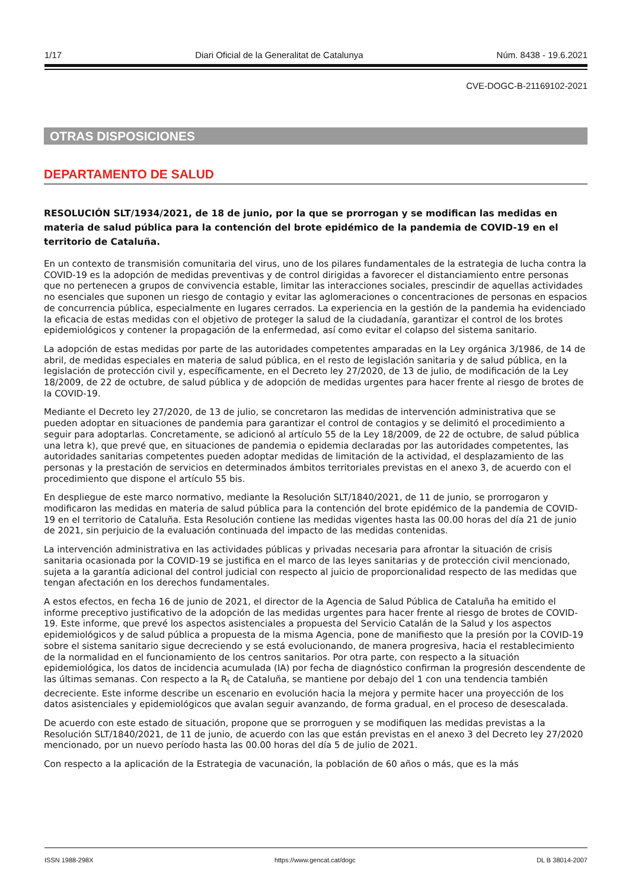1/17 Diari Oficial de la Generalitat de Catalunya Núm. 8438 - 19.6.2021
CVE-DOGC-B-21169102-2021
OTRAS DISPOSICIONES
DEPARTAMENTO DE SALUD
RESOLUCIÓN SLT/1934/2021, de 18 de junio, por la que se prorrogan y se modifican las medidas en materia de salud pública para la contención del brote epidémico de la pandemia de COVID-19 en el territorio de Cataluña.
En un contexto de transmisión comunitaria del virus, uno de los pilares fundamentales de la estrategia de lucha contra la COVID-19 es la adopción de medidas preventivas y de control dirigidas a favorecer el distanciamiento entre personas que no pertenecen a grupos de convivencia estable, limitar las interacciones sociales, prescindir de aquellas actividades no esenciales que suponen un riesgo de contagio y evitar las aglomeraciones o concentraciones de personas en espacios de concurrencia pública, especialmente en lugares cerrados. La experiencia en la gestión de la pandemia ha evidenciado la eficacia de estas medidas con el objetivo de proteger la salud de la ciudadanía, garantizar el control de los brotes epidemiológicos y contener la propagación de la enfermedad, así como evitar el colapso del sistema sanitario.
La adopción de estas medidas por parte de las autoridades competentes amparadas en la Ley orgánica 3/1986, de 14 de abril, de medidas especiales en materia de salud pública, en el resto de legislación sanitaria y de salud pública, en la legislación de protección civil y, específicamente, en el Decreto ley 27/2020, de 13 de julio, de modificación de la Ley 18/2009, de 22 de octubre, de salud pública y de adopción de medidas urgentes para hacer frente al riesgo de brotes de la COVID-19.
Mediante el Decreto ley 27/2020, de 13 de julio, se concretaron las medidas de intervención administrativa que se pueden adoptar en situaciones de pandemia para garantizar el control de contagios y se delimitó el procedimiento a seguir para adoptarlas. Concretamente, se adicionó al artículo 55 de la Ley 18/2009, de 22 de octubre, de salud pública una letra k), que prevé que, en situaciones de pandemia o epidemia declaradas por las autoridades competentes, las autoridades sanitarias competentes pueden adoptar medidas de limitación de la actividad, el desplazamiento de las personas y la prestación de servicios en determinados ámbitos territoriales previstas en el anexo 3, de acuerdo con el procedimiento que dispone el artículo 55 bis.
En despliegue de este marco normativo, mediante la Resolución SLT/1840/2021, de 11 de junio, se prorrogaron y modificaron las medidas en materia de salud pública para la contención del brote epidémico de la pandemia de COVID-19 en el territorio de Cataluña. Esta Resolución contiene las medidas vigentes hasta las 00.00 horas del día 21 de junio de 2021, sin perjuicio de la evaluación continuada del impacto de las medidas contenidas.
La intervención administrativa en las actividades públicas y privadas necesaria para afrontar la situación de crisis sanitaria ocasionada por la COVID-19 se justifica en el marco de las leyes sanitarias y de protección civil mencionado, sujeta a la garantía adicional del control judicial con respecto al juicio de proporcionalidad respecto de las medidas que tengan afectación en los derechos fundamentales.
A estos efectos, en fecha 16 de junio de 2021, el director de la Agencia de Salud Pública de Cataluña ha emitido el informe preceptivo justificativo de la adopción de las medidas urgentes para hacer frente al riesgo de brotes de COVID-19. Este informe, que prevé los aspectos asistenciales a propuesta del Servicio Catalán de la Salud y los aspectos epidemiológicos y de salud pública a propuesta de la misma Agencia, pone de manifiesto que la presión por la COVID-19 sobre el sistema sanitario sigue decreciendo y se está evolucionando, de manera progresiva, hacia el restablecimiento de la normalidad en el funcionamiento de los centros sanitarios. Por otra parte, con respecto a la situación epidemiológica, los datos de incidencia acumulada (IA) por fecha de diagnóstico confirman la progresión descendente de las últimas semanas. Con respecto a la R<sub>t</sub> de Cataluña, se mantiene por debajo del 1 con una tendencia también decreciente. Este informe describe un escenario en evolución hacia la mejora y permite hacer una proyección de los datos asistenciales y epidemiológicos que avalan seguir avanzando, de forma gradual, en el proceso de desescalada.
De acuerdo con este estado de situación, propone que se prorroguen y se modifiquen las medidas previstas a la Resolución SLT/1840/2021, de 11 de junio, de acuerdo con las que están previstas en el anexo 3 del Decreto ley 27/2020 mencionado, por un nuevo período hasta las 00.00 horas del día 5 de julio de 2021.
Con respecto a la aplicación de la Estrategia de vacunación, la población de 60 años o más, que es la más
ISSN 1988-298X https://www.gencat.cat/dogc DL B 38014-2007